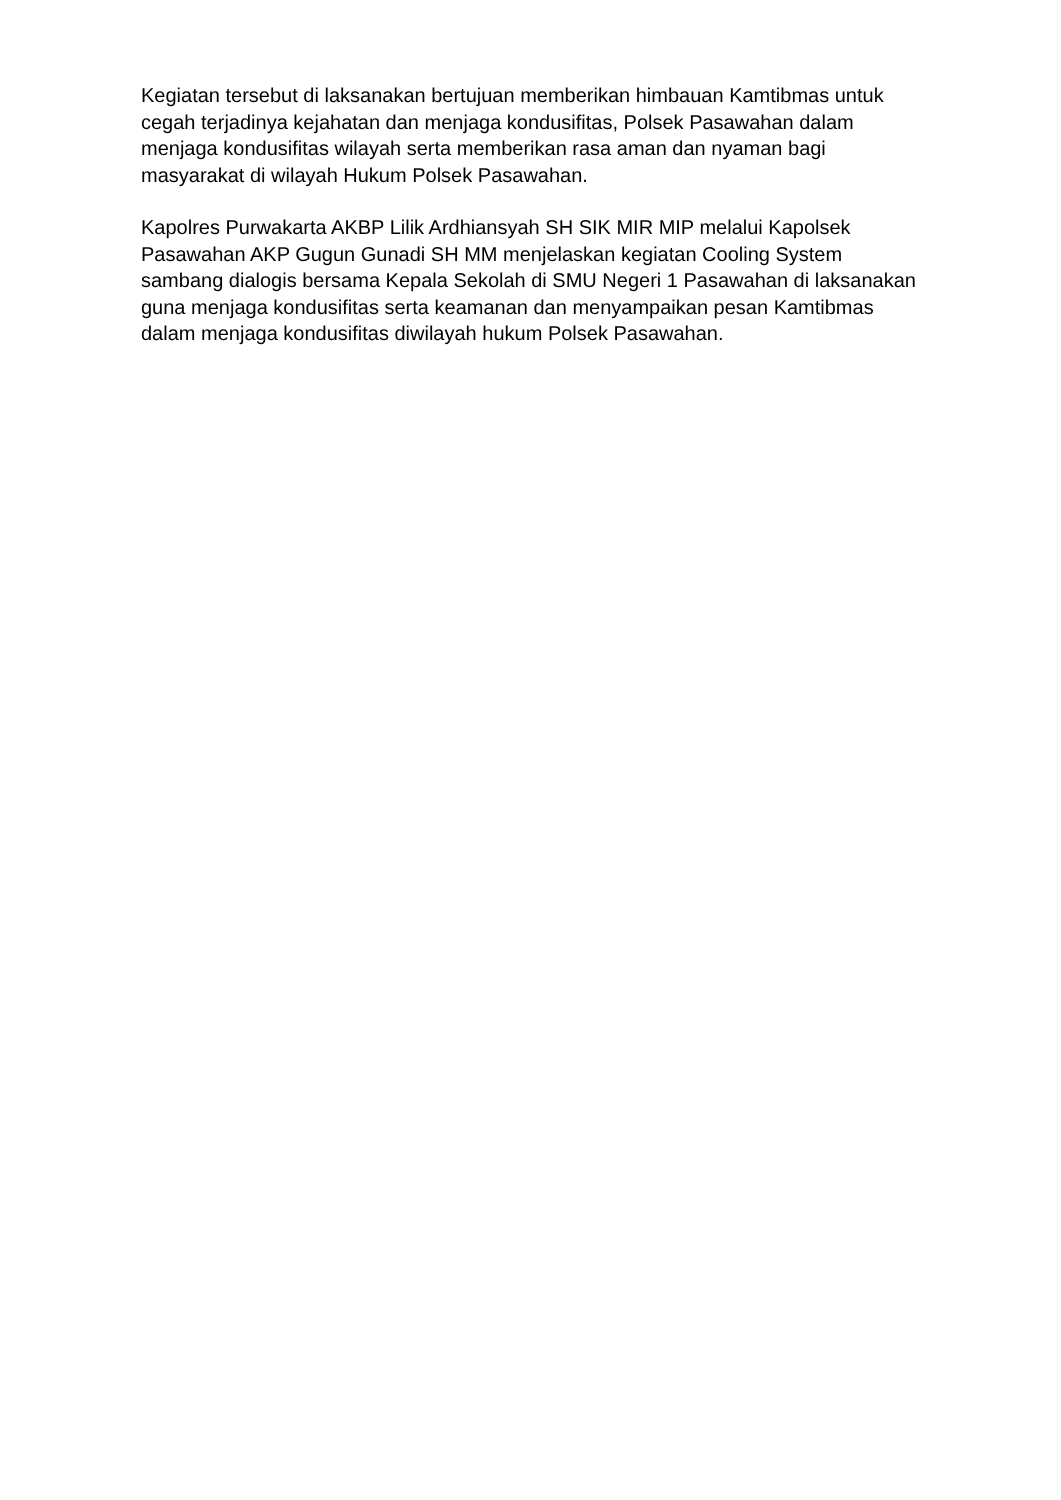Kegiatan tersebut di laksanakan bertujuan memberikan himbauan Kamtibmas untuk cegah terjadinya kejahatan dan menjaga kondusifitas, Polsek Pasawahan dalam menjaga kondusifitas wilayah serta memberikan rasa aman dan nyaman bagi masyarakat di wilayah Hukum Polsek Pasawahan.
Kapolres Purwakarta AKBP Lilik Ardhiansyah SH SIK MIR MIP melalui Kapolsek Pasawahan AKP Gugun Gunadi SH MM menjelaskan kegiatan Cooling System sambang dialogis bersama Kepala Sekolah di SMU Negeri 1 Pasawahan di laksanakan guna menjaga kondusifitas serta keamanan dan menyampaikan pesan Kamtibmas dalam menjaga kondusifitas diwilayah hukum Polsek Pasawahan.